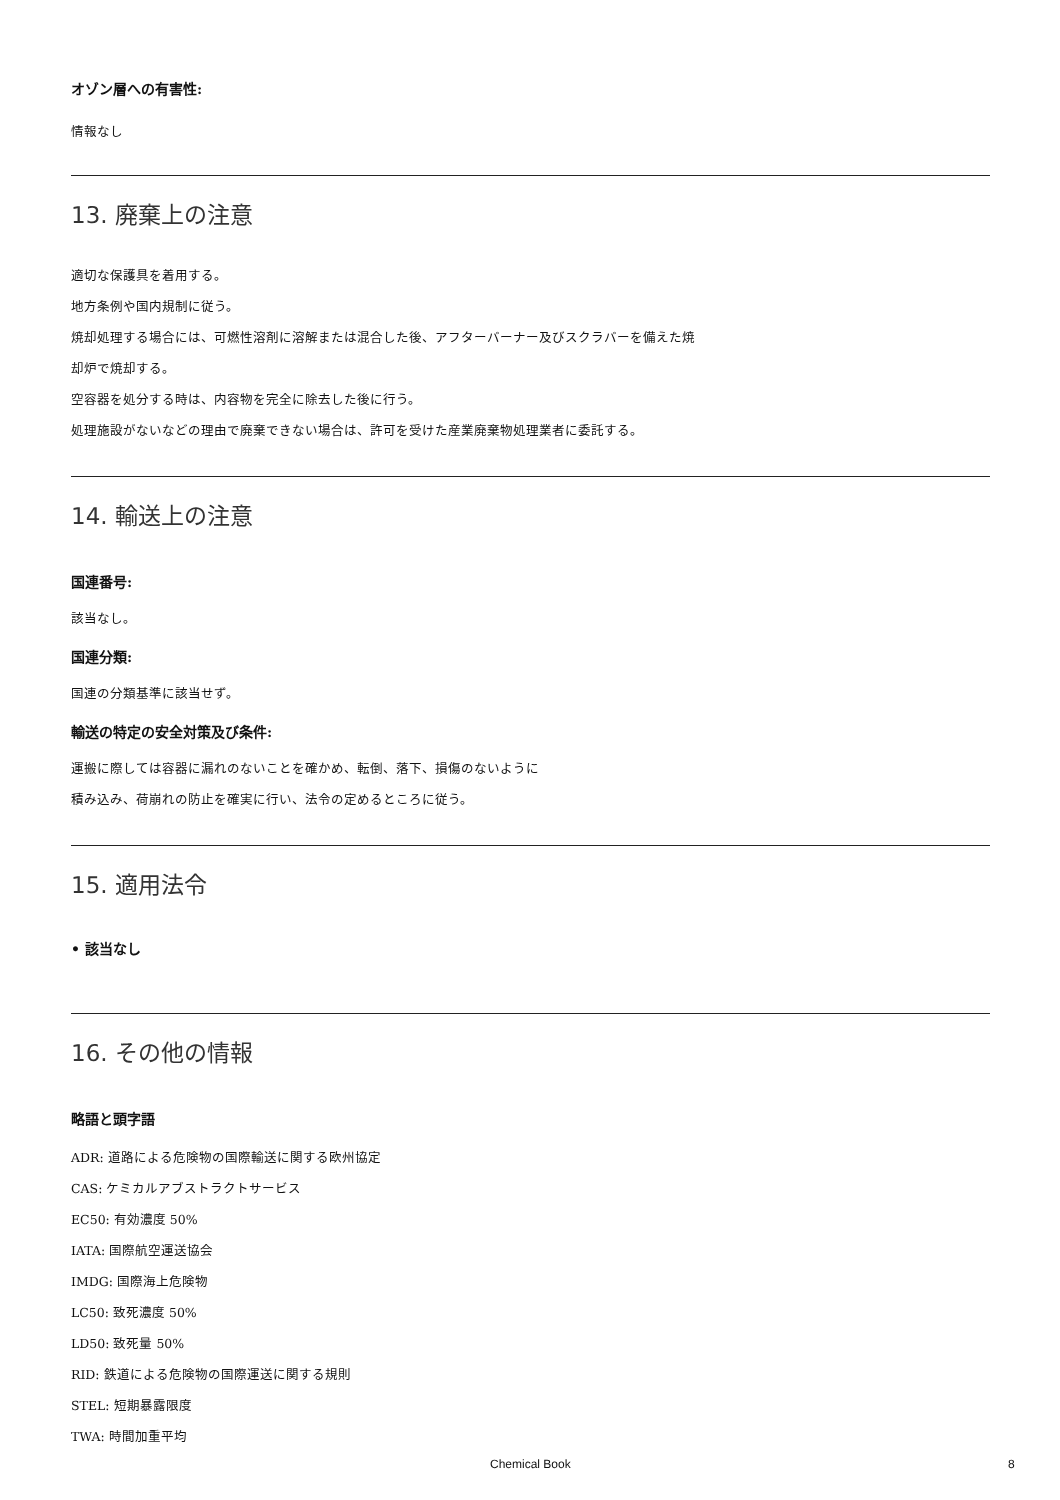オゾン層への有害性:
情報なし
13. 廃棄上の注意
適切な保護具を着用する。
地方条例や国内規制に従う。
焼却処理する場合には、可燃性溶剤に溶解または混合した後、アフターバーナー及びスクラバーを備えた焼
却炉で焼却する。
空容器を処分する時は、内容物を完全に除去した後に行う。
処理施設がないなどの理由で廃棄できない場合は、許可を受けた産業廃棄物処理業者に委託する。
14. 輸送上の注意
国連番号:
該当なし。
国連分類:
国連の分類基準に該当せず。
輸送の特定の安全対策及び条件:
運搬に際しては容器に漏れのないことを確かめ、転倒、落下、損傷のないように
積み込み、荷崩れの防止を確実に行い、法令の定めるところに従う。
15. 適用法令
• 該当なし
16. その他の情報
略語と頭字語
ADR: 道路による危険物の国際輸送に関する欧州協定
CAS: ケミカルアブストラクトサービス
EC50: 有効濃度 50%
IATA: 国際航空運送協会
IMDG: 国際海上危険物
LC50: 致死濃度 50%
LD50: 致死量 50%
RID: 鉄道による危険物の国際運送に関する規則
STEL: 短期暴露限度
TWA: 時間加重平均
Chemical Book 8